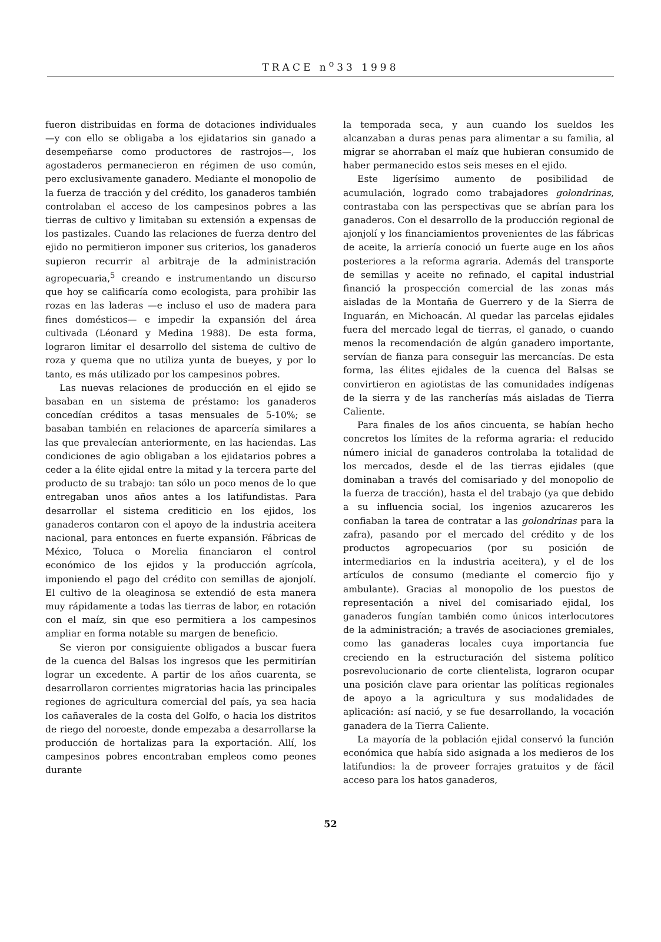TRACE n<sup>o</sup>33 1998
fueron distribuidas en forma de dotaciones individuales —y con ello se obligaba a los ejidatarios sin ganado a desempeñarse como productores de rastrojos—, los agostaderos permanecieron en régimen de uso común, pero exclusivamente ganadero. Mediante el monopolio de la fuerza de tracción y del crédito, los ganaderos también controlaban el acceso de los campesinos pobres a las tierras de cultivo y limitaban su extensión a expensas de los pastizales. Cuando las relaciones de fuerza dentro del ejido no permitieron imponer sus criterios, los ganaderos supieron recurrir al arbitraje de la administración agropecuaria,<sup>5</sup> creando e instrumentando un discurso que hoy se calificaría como ecologista, para prohibir las rozas en las laderas —e incluso el uso de madera para fines domésticos— e impedir la expansión del área cultivada (Léonard y Medina 1988). De esta forma, lograron limitar el desarrollo del sistema de cultivo de roza y quema que no utiliza yunta de bueyes, y por lo tanto, es más utilizado por los campesinos pobres.
Las nuevas relaciones de producción en el ejido se basaban en un sistema de préstamo: los ganaderos concedían créditos a tasas mensuales de 5-10%; se basaban también en relaciones de aparcería similares a las que prevalecían anteriormente, en las haciendas. Las condiciones de agio obligaban a los ejidatarios pobres a ceder a la élite ejidal entre la mitad y la tercera parte del producto de su trabajo: tan sólo un poco menos de lo que entregaban unos años antes a los latifundistas. Para desarrollar el sistema crediticio en los ejidos, los ganaderos contaron con el apoyo de la industria aceitera nacional, para entonces en fuerte expansión. Fábricas de México, Toluca o Morelia financiaron el control económico de los ejidos y la producción agrícola, imponiendo el pago del crédito con semillas de ajonjolí. El cultivo de la oleaginosa se extendió de esta manera muy rápidamente a todas las tierras de labor, en rotación con el maíz, sin que eso permitiera a los campesinos ampliar en forma notable su margen de beneficio.
Se vieron por consiguiente obligados a buscar fuera de la cuenca del Balsas los ingresos que les permitirían lograr un excedente. A partir de los años cuarenta, se desarrollaron corrientes migratorias hacia las principales regiones de agricultura comercial del país, ya sea hacia los cañaverales de la costa del Golfo, o hacia los distritos de riego del noroeste, donde empezaba a desarrollarse la producción de hortalizas para la exportación. Allí, los campesinos pobres encontraban empleos como peones durante
la temporada seca, y aun cuando los sueldos les alcanzaban a duras penas para alimentar a su familia, al migrar se ahorraban el maíz que hubieran consumido de haber permanecido estos seis meses en el ejido.
Este ligerísimo aumento de posibilidad de acumulación, logrado como trabajadores golondrinas, contrastaba con las perspectivas que se abrían para los ganaderos. Con el desarrollo de la producción regional de ajonjolí y los financiamientos provenientes de las fábricas de aceite, la arriería conoció un fuerte auge en los años posteriores a la reforma agraria. Además del transporte de semillas y aceite no refinado, el capital industrial financió la prospección comercial de las zonas más aisladas de la Montaña de Guerrero y de la Sierra de Inguarán, en Michoacán. Al quedar las parcelas ejidales fuera del mercado legal de tierras, el ganado, o cuando menos la recomendación de algún ganadero importante, servían de fianza para conseguir las mercancías. De esta forma, las élites ejidales de la cuenca del Balsas se convirtieron en agiotistas de las comunidades indígenas de la sierra y de las rancherías más aisladas de Tierra Caliente.
Para finales de los años cincuenta, se habían hecho concretos los límites de la reforma agraria: el reducido número inicial de ganaderos controlaba la totalidad de los mercados, desde el de las tierras ejidales (que dominaban a través del comisariado y del monopolio de la fuerza de tracción), hasta el del trabajo (ya que debido a su influencia social, los ingenios azucareros les confiaban la tarea de contratar a las golondrinas para la zafra), pasando por el mercado del crédito y de los productos agropecuarios (por su posición de intermediarios en la industria aceitera), y el de los artículos de consumo (mediante el comercio fijo y ambulante). Gracias al monopolio de los puestos de representación a nivel del comisariado ejidal, los ganaderos fungían también como únicos interlocutores de la administración; a través de asociaciones gremiales, como las ganaderas locales cuya importancia fue creciendo en la estructuración del sistema político posrevolucionario de corte clientelista, lograron ocupar una posición clave para orientar las políticas regionales de apoyo a la agricultura y sus modalidades de aplicación: así nació, y se fue desarrollando, la vocación ganadera de la Tierra Caliente.
La mayoría de la población ejidal conservó la función económica que había sido asignada a los medieros de los latifundios: la de proveer forrajes gratuitos y de fácil acceso para los hatos ganaderos,
52